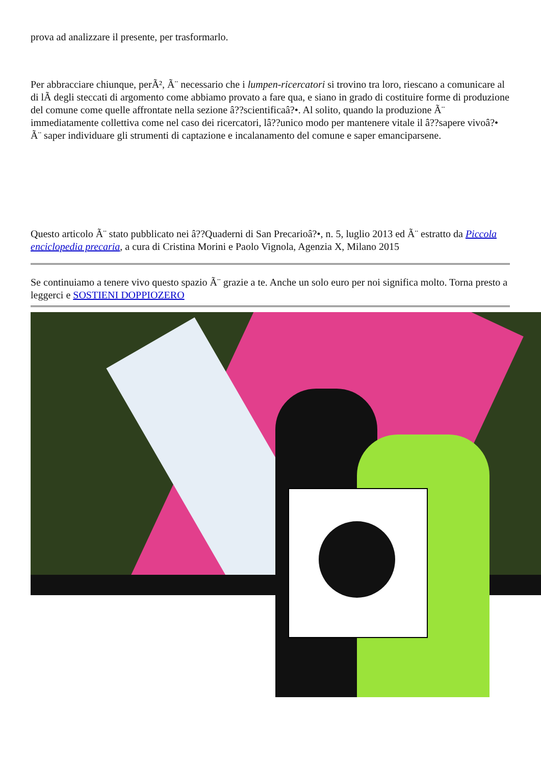prova ad analizzare il presente, per trasformarlo.
Per abbracciare chiunque, perÃ², Ã¨ necessario che i lumpen-ricercatori si trovino tra loro, riescano a comunicare al di lÃ degli steccati di argomento come abbiamo provato a fare qua, e siano in grado di costituire forme di produzione del comune come quelle affrontate nella sezione â??scientificaâ?•. Al solito, quando la produzione Ã¨ immediatamente collettiva come nel caso dei ricercatori, lâ??unico modo per mantenere vitale il â??sapere vivoâ?• Ã¨ saper individuare gli strumenti di captazione e incalanamento del comune e saper emanciparsene.
Questo articolo Ã¨ stato pubblicato nei â??Quaderni di San Precarioâ?•, n. 5, luglio 2013 ed Ã¨ estratto da Piccola enciclopedia precaria, a cura di Cristina Morini e Paolo Vignola, Agenzia X, Milano 2015
Se continuiamo a tenere vivo questo spazio Ã¨ grazie a te. Anche un solo euro per noi significa molto. Torna presto a leggerci e SOSTIENI DOPPIOZERO